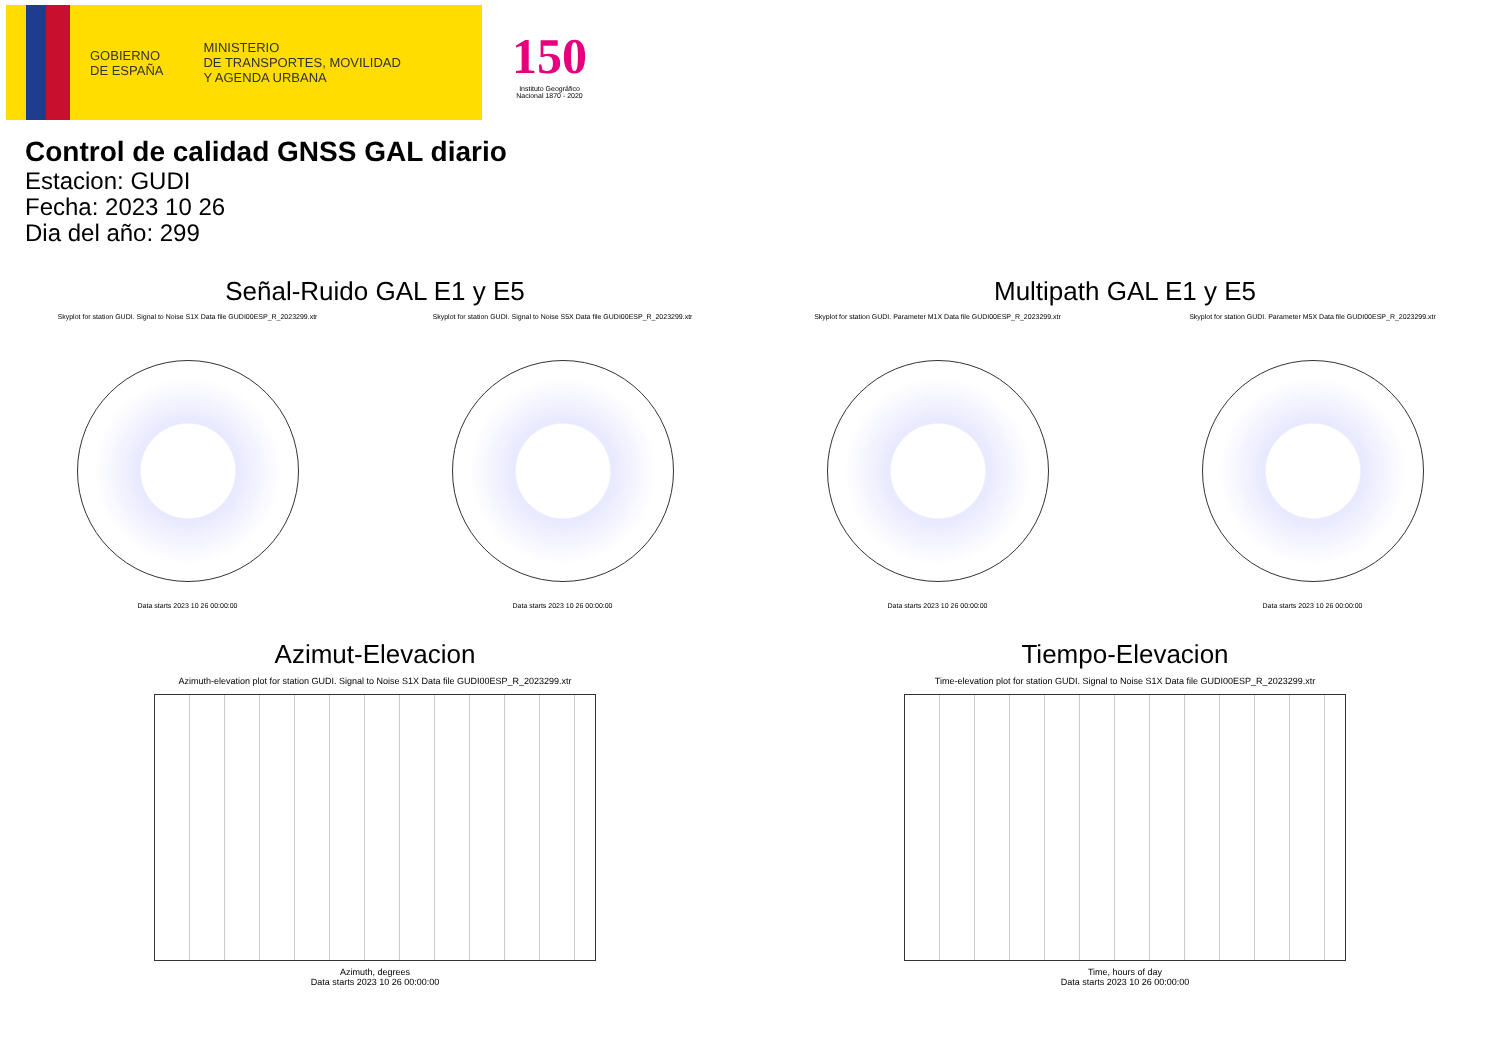GOBIERNO
DE ESPAÑA
MINISTERIO
DE TRANSPORTES, MOVILIDAD
Y AGENDA URBANA
150
Instituto Geográfico
Nacional 1870 - 2020
Control de calidad GNSS GAL diario
Estacion: GUDI
Fecha: 2023 10 26
Dia del año: 299
Señal-Ruido GAL E1 y E5
Skyplot for station GUDI. Signal to Noise S1X Data file GUDI00ESP_R_2023299.xtr
Data starts 2023 10 26 00:00:00
Skyplot for station GUDI. Signal to Noise S5X Data file GUDI00ESP_R_2023299.xtr
Data starts 2023 10 26 00:00:00
Multipath GAL E1 y E5
Skyplot for station GUDI. Parameter M1X Data file GUDI00ESP_R_2023299.xtr
Data starts 2023 10 26 00:00:00
Skyplot for station GUDI. Parameter M5X Data file GUDI00ESP_R_2023299.xtr
Data starts 2023 10 26 00:00:00
Azimut-Elevacion
Azimuth-elevation plot for station GUDI. Signal to Noise S1X Data file GUDI00ESP_R_2023299.xtr
Azimuth, degrees
Data starts 2023 10 26 00:00:00
Tiempo-Elevacion
Time-elevation plot for station GUDI. Signal to Noise S1X Data file GUDI00ESP_R_2023299.xtr
Time, hours of day
Data starts 2023 10 26 00:00:00